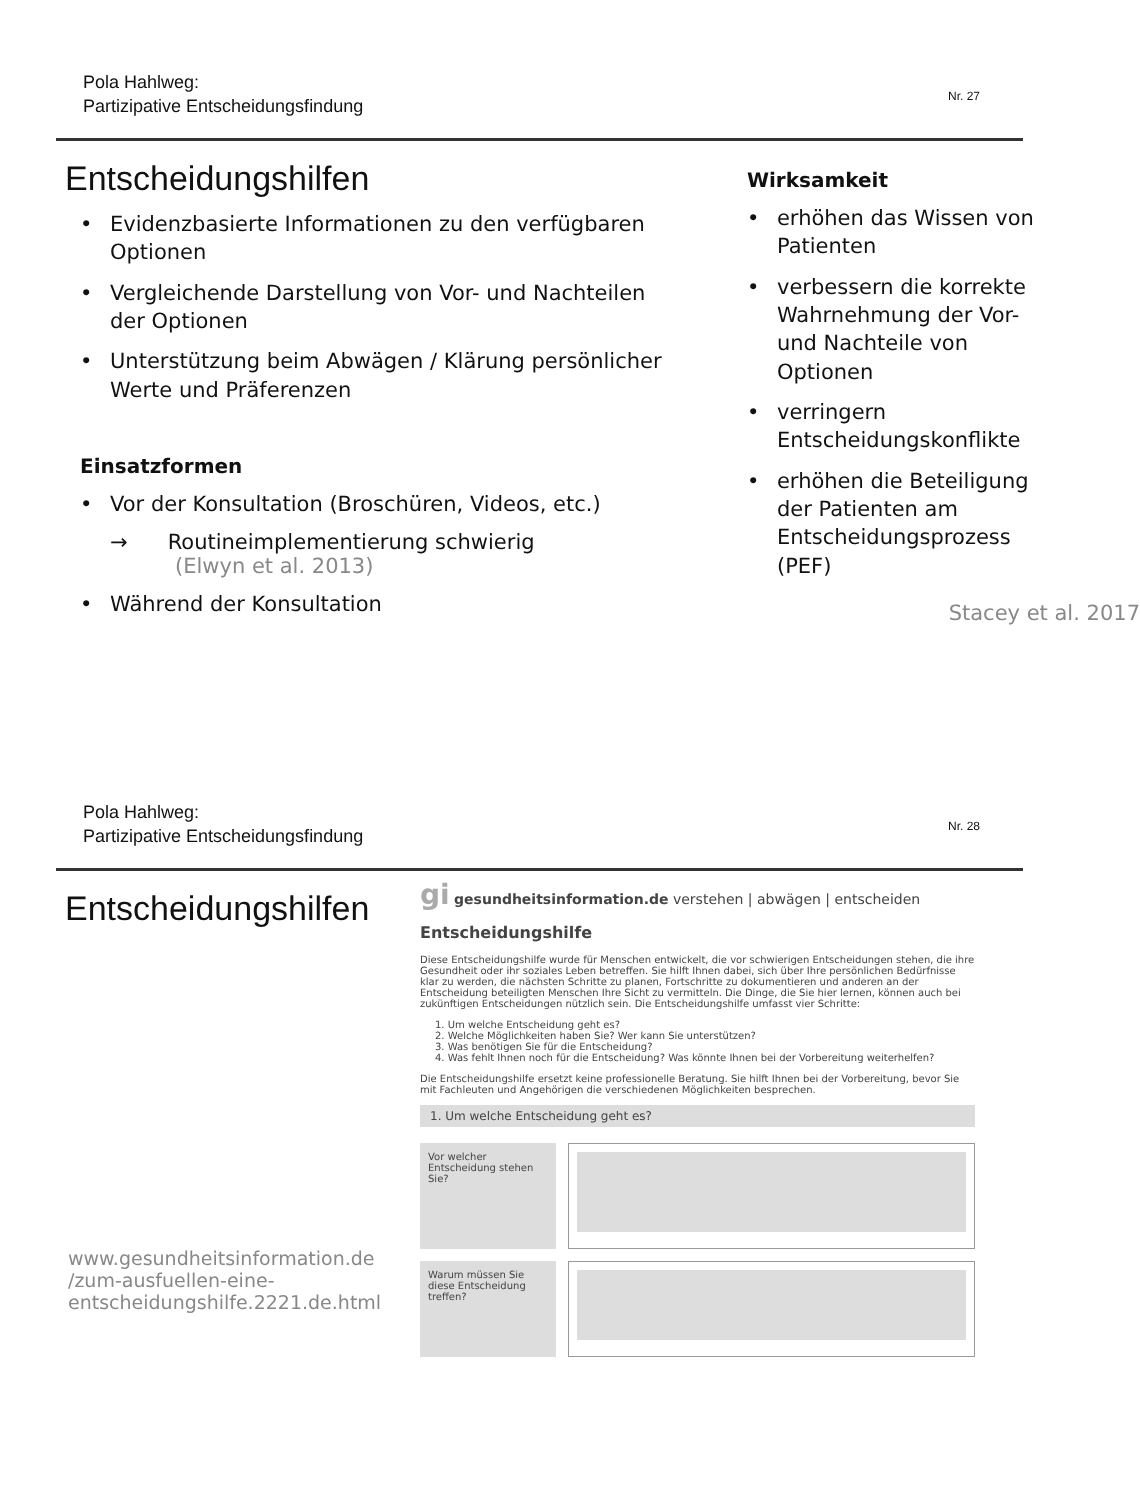Pola Hahlweg:
Partizipative Entscheidungsfindung
Nr. 27
Entscheidungshilfen
Evidenzbasierte Informationen zu den verfügbaren Optionen
Vergleichende Darstellung von Vor- und Nachteilen der Optionen
Unterstützung beim Abwägen / Klärung persönlicher Werte und Präferenzen
Einsatzformen
Vor der Konsultation (Broschüren, Videos, etc.)
→ Routineimplementierung schwierig
(Elwyn et al. 2013)
Während der Konsultation
Wirksamkeit
erhöhen das Wissen von Patienten
verbessern die korrekte Wahrnehmung der Vor- und Nachteile von Optionen
verringern Entscheidungskonflikte
erhöhen die Beteiligung der Patienten am Entscheidungsprozess (PEF)
Stacey et al. 2017
Pola Hahlweg:
Partizipative Entscheidungsfindung
Nr. 28
Entscheidungshilfen
gi gesundheitsinformation.de verstehen | abwägen | entscheiden
Entscheidungshilfe
Diese Entscheidungshilfe wurde für Menschen entwickelt, die vor schwierigen Entscheidungen stehen, die ihre Gesundheit oder ihr soziales Leben betreffen. Sie hilft Ihnen dabei, sich über Ihre persönlichen Bedürfnisse klar zu werden, die nächsten Schritte zu planen, Fortschritte zu dokumentieren und anderen an der Entscheidung beteiligten Menschen Ihre Sicht zu vermitteln. Die Dinge, die Sie hier lernen, können auch bei zukünftigen Entscheidungen nützlich sein. Die Entscheidungshilfe umfasst vier Schritte:
1. Um welche Entscheidung geht es?
2. Welche Möglichkeiten haben Sie? Wer kann Sie unterstützen?
3. Was benötigen Sie für die Entscheidung?
4. Was fehlt Ihnen noch für die Entscheidung? Was könnte Ihnen bei der Vorbereitung weiterhelfen?
Die Entscheidungshilfe ersetzt keine professionelle Beratung. Sie hilft Ihnen bei der Vorbereitung, bevor Sie mit Fachleuten und Angehörigen die verschiedenen Möglichkeiten besprechen.
1. Um welche Entscheidung geht es?
Vor welcher Entscheidung stehen Sie?
Warum müssen Sie diese Entscheidung treffen?
www.gesundheitsinformation.de /zum-ausfuellen-eine-entscheidungshilfe.2221.de.html